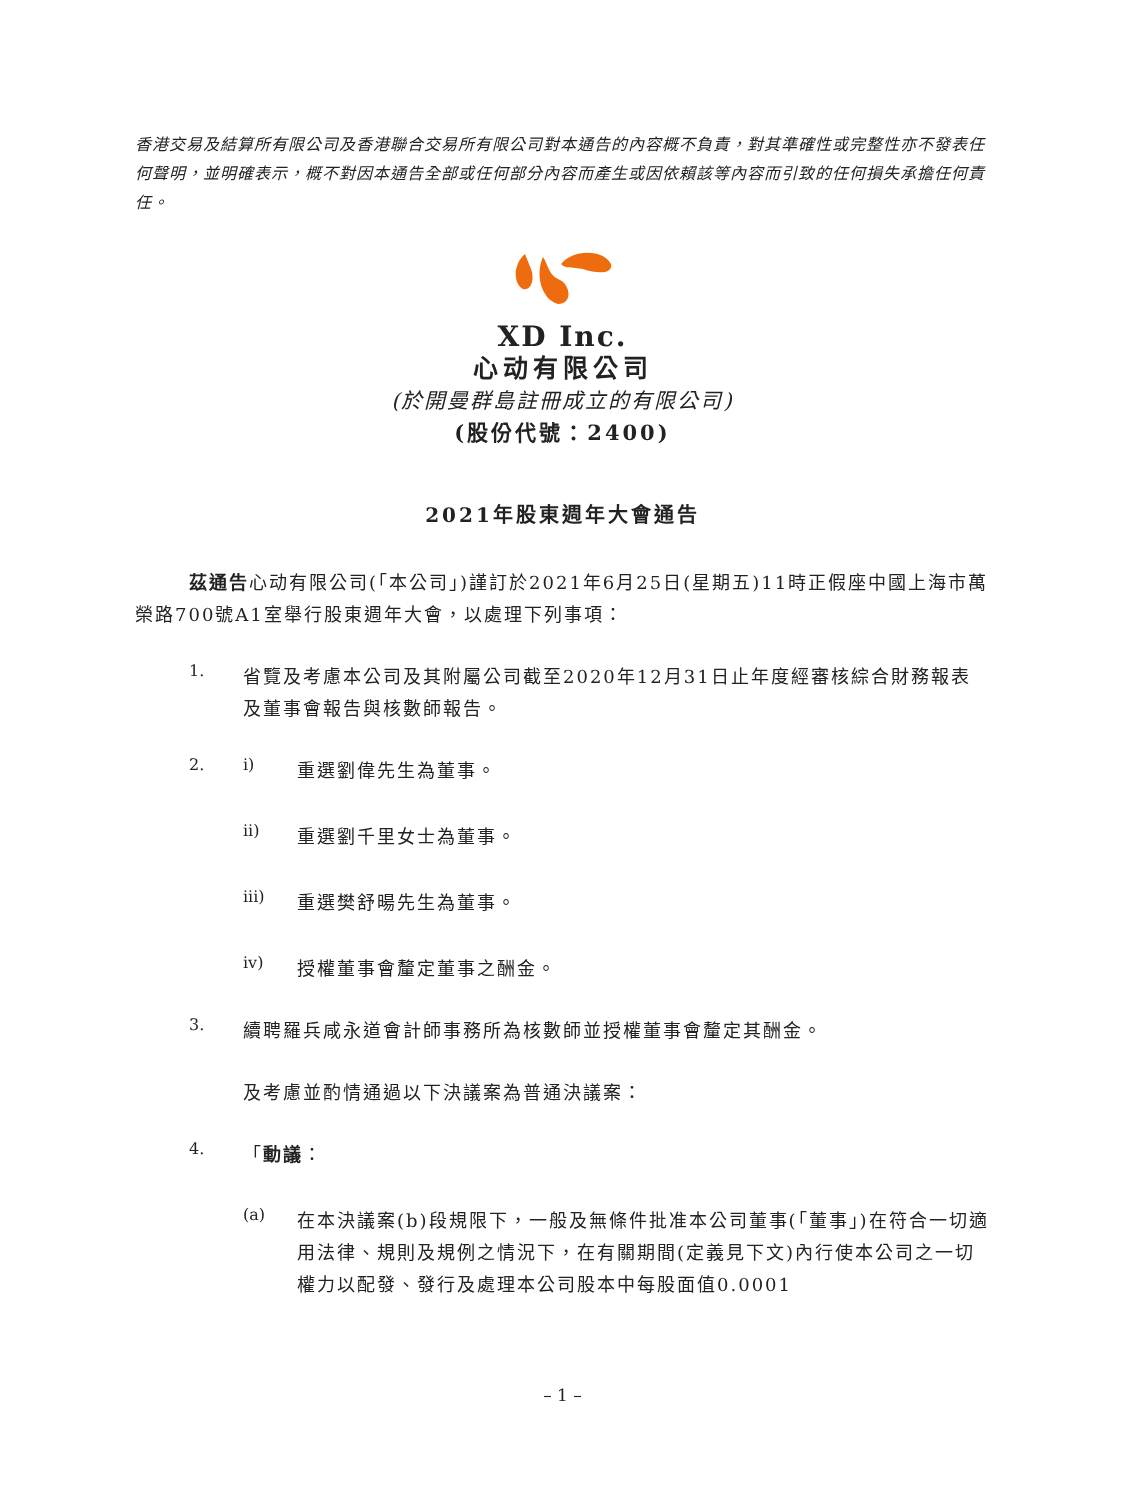香港交易及結算所有限公司及香港聯合交易所有限公司對本通告的內容概不負責，對其準確性或完整性亦不發表任何聲明，並明確表示，概不對因本通告全部或任何部分內容而產生或因依賴該等內容而引致的任何損失承擔任何責任。
XD Inc.
心动有限公司
(於開曼群島註冊成立的有限公司)
(股份代號：2400)
2021年股東週年大會通告
茲通告心动有限公司(「本公司」)謹訂於2021年6月25日(星期五)11時正假座中國上海市萬榮路700號A1室舉行股東週年大會，以處理下列事項：
1.
省覽及考慮本公司及其附屬公司截至2020年12月31日止年度經審核綜合財務報表及董事會報告與核數師報告。
2. i)
重選劉偉先生為董事。
ii)
重選劉千里女士為董事。
iii)
重選樊舒暘先生為董事。
iv)
授權董事會釐定董事之酬金。
3.
續聘羅兵咸永道會計師事務所為核數師並授權董事會釐定其酬金。
及考慮並酌情通過以下決議案為普通決議案：
4.
「動議：
(a)
在本決議案(b)段規限下，一般及無條件批准本公司董事(「董事」)在符合一切適用法律、規則及規例之情況下，在有關期間(定義見下文)內行使本公司之一切權力以配發、發行及處理本公司股本中每股面值0.0001
– 1 –